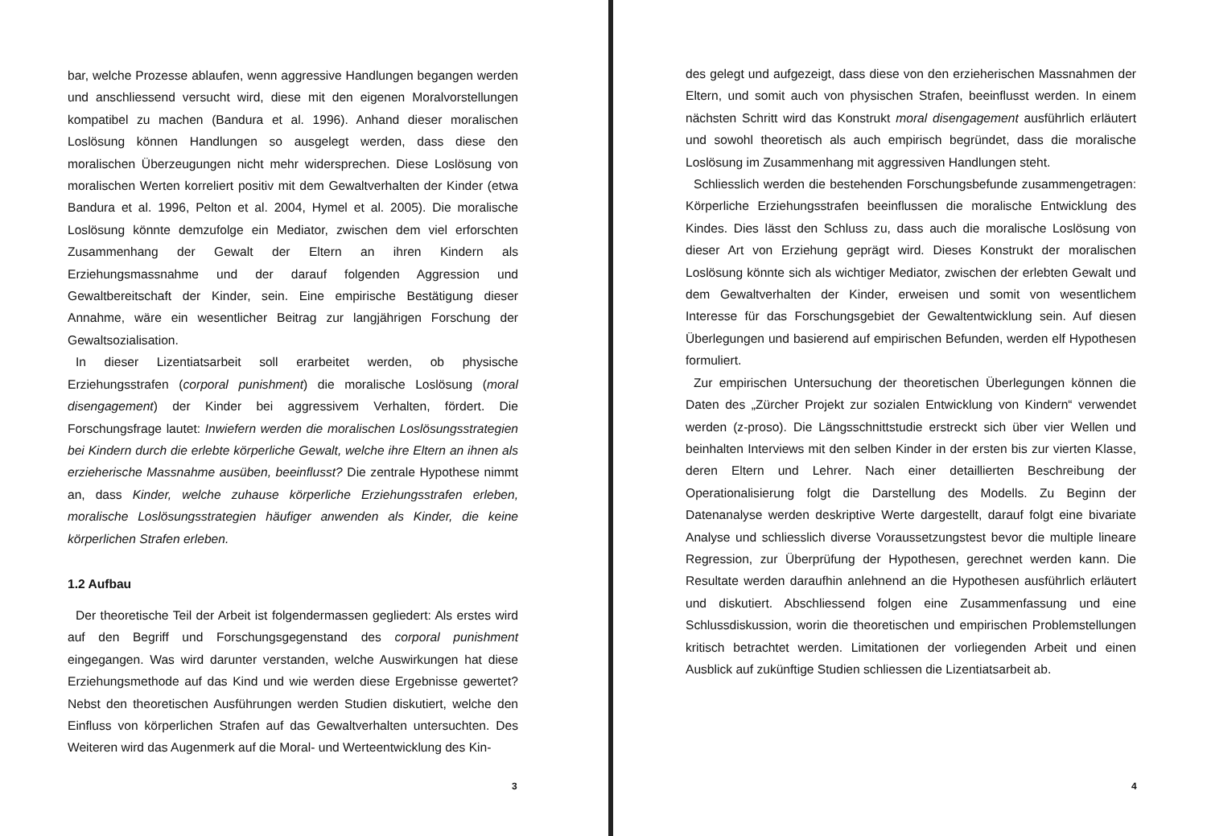bar, welche Prozesse ablaufen, wenn aggressive Handlungen begangen werden und anschliessend versucht wird, diese mit den eigenen Moralvorstellungen kompatibel zu machen (Bandura et al. 1996). Anhand dieser moralischen Loslösung können Handlungen so ausgelegt werden, dass diese den moralischen Überzeugungen nicht mehr widersprechen. Diese Loslösung von moralischen Werten korreliert positiv mit dem Gewaltverhalten der Kinder (etwa Bandura et al. 1996, Pelton et al. 2004, Hymel et al. 2005). Die moralische Loslösung könnte demzufolge ein Mediator, zwischen dem viel erforschten Zusammenhang der Gewalt der Eltern an ihren Kindern als Erziehungsmassnahme und der darauf folgenden Aggression und Gewaltbereitschaft der Kinder, sein. Eine empirische Bestätigung dieser Annahme, wäre ein wesentlicher Beitrag zur langjährigen Forschung der Gewaltsozialisation.
In dieser Lizentiatsarbeit soll erarbeitet werden, ob physische Erziehungsstrafen (corporal punishment) die moralische Loslösung (moral disengagement) der Kinder bei aggressivem Verhalten, fördert. Die Forschungsfrage lautet: Inwiefern werden die moralischen Loslösungsstrategien bei Kindern durch die erlebte körperliche Gewalt, welche ihre Eltern an ihnen als erzieherische Massnahme ausüben, beeinflusst? Die zentrale Hypothese nimmt an, dass Kinder, welche zuhause körperliche Erziehungsstrafen erleben, moralische Loslösungsstrategien häufiger anwenden als Kinder, die keine körperlichen Strafen erleben.
1.2 Aufbau
Der theoretische Teil der Arbeit ist folgendermassen gegliedert: Als erstes wird auf den Begriff und Forschungsgegenstand des corporal punishment eingegangen. Was wird darunter verstanden, welche Auswirkungen hat diese Erziehungsmethode auf das Kind und wie werden diese Ergebnisse gewertet? Nebst den theoretischen Ausführungen werden Studien diskutiert, welche den Einfluss von körperlichen Strafen auf das Gewaltverhalten untersuchten. Des Weiteren wird das Augenmerk auf die Moral- und Werteentwicklung des Kin-
3
des gelegt und aufgezeigt, dass diese von den erzieherischen Massnahmen der Eltern, und somit auch von physischen Strafen, beeinflusst werden. In einem nächsten Schritt wird das Konstrukt moral disengagement ausführlich erläutert und sowohl theoretisch als auch empirisch begründet, dass die moralische Loslösung im Zusammenhang mit aggressiven Handlungen steht.
Schliesslich werden die bestehenden Forschungsbefunde zusammengetragen: Körperliche Erziehungsstrafen beeinflussen die moralische Entwicklung des Kindes. Dies lässt den Schluss zu, dass auch die moralische Loslösung von dieser Art von Erziehung geprägt wird. Dieses Konstrukt der moralischen Loslösung könnte sich als wichtiger Mediator, zwischen der erlebten Gewalt und dem Gewaltverhalten der Kinder, erweisen und somit von wesentlichem Interesse für das Forschungsgebiet der Gewaltentwicklung sein. Auf diesen Überlegungen und basierend auf empirischen Befunden, werden elf Hypothesen formuliert.
Zur empirischen Untersuchung der theoretischen Überlegungen können die Daten des „Zürcher Projekt zur sozialen Entwicklung von Kindern“ verwendet werden (z-proso). Die Längsschnittstudie erstreckt sich über vier Wellen und beinhalten Interviews mit den selben Kinder in der ersten bis zur vierten Klasse, deren Eltern und Lehrer. Nach einer detaillierten Beschreibung der Operationalisierung folgt die Darstellung des Modells. Zu Beginn der Datenanalyse werden deskriptive Werte dargestellt, darauf folgt eine bivariate Analyse und schliesslich diverse Voraussetzungstest bevor die multiple lineare Regression, zur Überprüfung der Hypothesen, gerechnet werden kann. Die Resultate werden daraufhin anlehnend an die Hypothesen ausführlich erläutert und diskutiert. Abschliessend folgen eine Zusammenfassung und eine Schlussdiskussion, worin die theoretischen und empirischen Problemstellungen kritisch betrachtet werden. Limitationen der vorliegenden Arbeit und einen Ausblick auf zukünftige Studien schliessen die Lizentiatsarbeit ab.
4